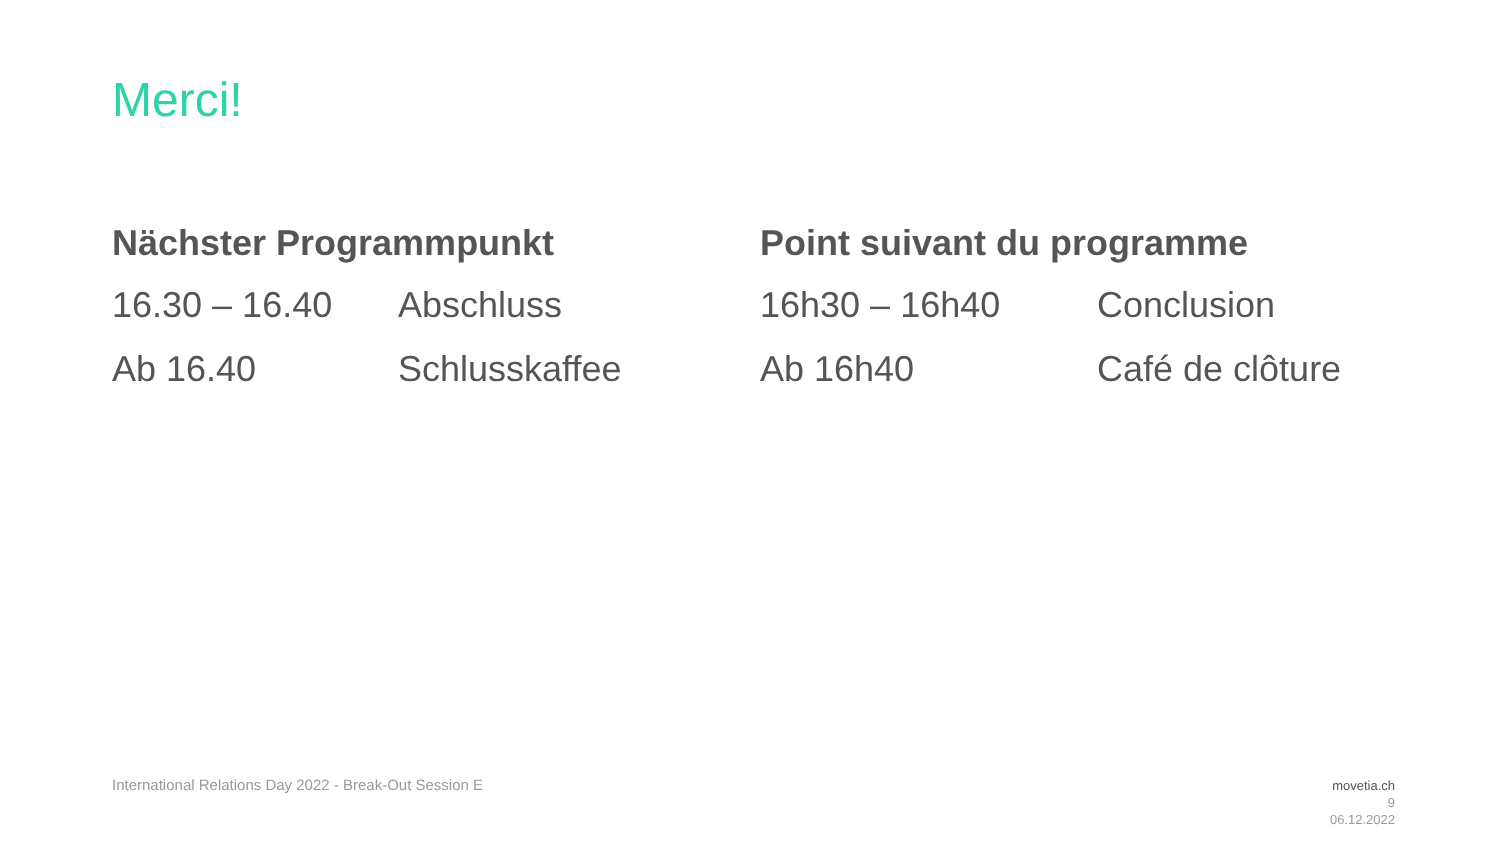Merci!
Nächster Programmpunkt
16.30 – 16.40 Abschluss
Ab 16.40 Schlusskaffee
Point suivant du programme
16h30 – 16h40 Conclusion
Ab 16h40 Café de clôture
International Relations Day 2022 - Break-Out Session E
movetia.ch
9
06.12.2022